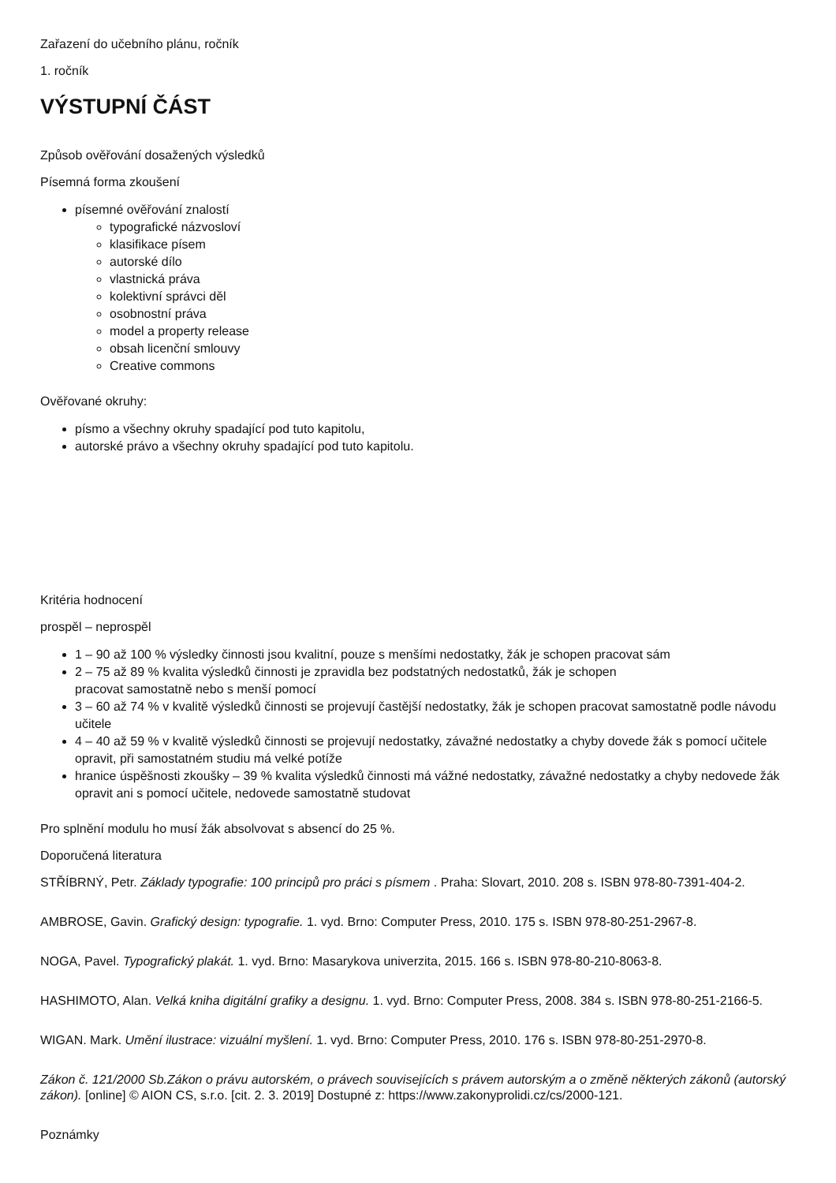Zařazení do učebního plánu, ročník
1. ročník
VÝSTUPNÍ ČÁST
Způsob ověřování dosažených výsledků
Písemná forma zkoušení
písemné ověřování znalostí
typografické názvosloví
klasifikace písem
autorské dílo
vlastnická práva
kolektivní správci děl
osobnostní práva
model a property release
obsah licenční smlouvy
Creative commons
Ověřované okruhy:
písmo a všechny okruhy spadající pod tuto kapitolu,
autorské právo a všechny okruhy spadající pod tuto kapitolu.
Kritéria hodnocení
prospěl – neprospěl
1 – 90 až 100 % výsledky činnosti jsou kvalitní, pouze s menšími nedostatky, žák je schopen pracovat sám
2 – 75 až 89 % kvalita výsledků činnosti je zpravidla bez podstatných nedostatků, žák je schopen
pracovat samostatně nebo s menší pomocí
3 – 60 až 74 % v kvalitě výsledků činnosti se projevují častější nedostatky, žák je schopen pracovat samostatně podle návodu učitele
4 – 40 až 59 % v kvalitě výsledků činnosti se projevují nedostatky, závažné nedostatky a chyby dovede žák s pomocí učitele opravit, při samostatném studiu má velké potíže
hranice úspěšnosti zkoušky – 39 % kvalita výsledků činnosti má vážné nedostatky, závažné nedostatky a chyby nedovede žák opravit ani s pomocí učitele, nedovede samostatně studovat
Pro splnění modulu ho musí žák absolvovat s absencí do 25 %.
Doporučená literatura
STŘÍBRNÝ, Petr. Základy typografie: 100 principů pro práci s písmem . Praha: Slovart, 2010. 208 s. ISBN 978-80-7391-404-2.
AMBROSE, Gavin. Grafický design: typografie. 1. vyd. Brno: Computer Press, 2010. 175 s. ISBN 978-80-251-2967-8.
NOGA, Pavel. Typografický plakát. 1. vyd. Brno: Masarykova univerzita, 2015. 166 s. ISBN 978-80-210-8063-8.
HASHIMOTO, Alan. Velká kniha digitální grafiky a designu. 1. vyd. Brno: Computer Press, 2008. 384 s. ISBN 978-80-251-2166-5.
WIGAN. Mark. Umění ilustrace: vizuální myšlení. 1. vyd. Brno: Computer Press, 2010. 176 s. ISBN 978-80-251-2970-8.
Zákon č. 121/2000 Sb.Zákon o právu autorském, o právech souvisejících s právem autorským a o změně některých zákonů (autorský zákon). [online] © AION CS, s.r.o. [cit. 2. 3. 2019] Dostupné z: https://www.zakonyprolidi.cz/cs/2000-121.
Poznámky